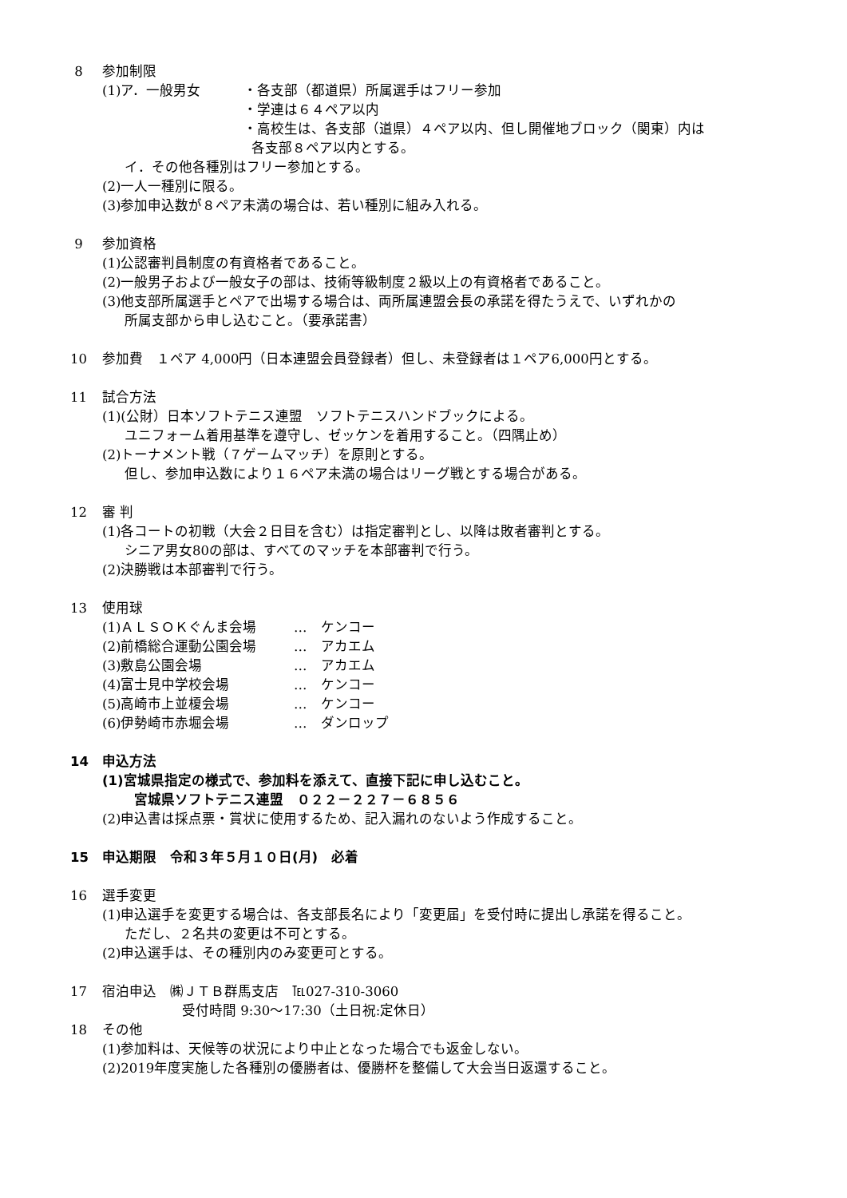8 参加制限
| (1)ア．一般男女 | ・各支部（都道県）所属選手はフリー参加 |
| | ・学連は６４ペア以内 |
| | ・高校生は、各支部（道県）４ペア以内、但し開催地ブロック（関東）内は 各支部８ペア以内とする。 |
イ．その他各種別はフリー参加とする。
(2)一人一種別に限る。
(3)参加申込数が８ペア未満の場合は、若い種別に組み入れる。
9 参加資格
(1)公認審判員制度の有資格者であること。
(2)一般男子および一般女子の部は、技術等級制度２級以上の有資格者であること。
(3)他支部所属選手とペアで出場する場合は、両所属連盟会長の承諾を得たうえで、いずれかの
所属支部から申し込むこと。（要承諾書）
10 参加費　１ペア 4,000円（日本連盟会員登録者）但し、未登録者は１ペア6,000円とする。
11 試合方法
(1)(公財）日本ソフトテニス連盟　ソフトテニスハンドブックによる。
ユニフォーム着用基準を遵守し、ゼッケンを着用すること。（四隅止め）
(2)トーナメント戦（７ゲームマッチ）を原則とする。
但し、参加申込数により１６ペア未満の場合はリーグ戦とする場合がある。
12 審 判
(1)各コートの初戦（大会２日目を含む）は指定審判とし、以降は敗者審判とする。
シニア男女80の部は、すべてのマッチを本部審判で行う。
(2)決勝戦は本部審判で行う。
13 使用球
| (1)ＡＬＳＯＫぐんま会場 | … ケンコー |
| (2)前橋総合運動公園会場 | … アカエム |
| (3)敷島公園会場 | … アカエム |
| (4)富士見中学校会場 | … ケンコー |
| (5)高崎市上並榎会場 | … ケンコー |
| (6)伊勢崎市赤堀会場 | … ダンロップ |
14 申込方法
(1)宮城県指定の様式で、参加料を添えて、直接下記に申し込むこと。
宮城県ソフトテニス連盟　０２２－２２７－６８５６
(2)申込書は採点票・賞状に使用するため、記入漏れのないよう作成すること。
15 申込期限　令和３年５月１０日(月)　必着
16 選手変更
(1)申込選手を変更する場合は、各支部長名により「変更届」を受付時に提出し承諾を得ること。
ただし、２名共の変更は不可とする。
(2)申込選手は、その種別内のみ変更可とする。
17 宿泊申込　㈱ＪＴＢ群馬支店　℡027-310-3060
受付時間 9:30～17:30（土日祝:定休日）
18 その他
(1)参加料は、天候等の状況により中止となった場合でも返金しない。
(2)2019年度実施した各種別の優勝者は、優勝杯を整備して大会当日返還すること。